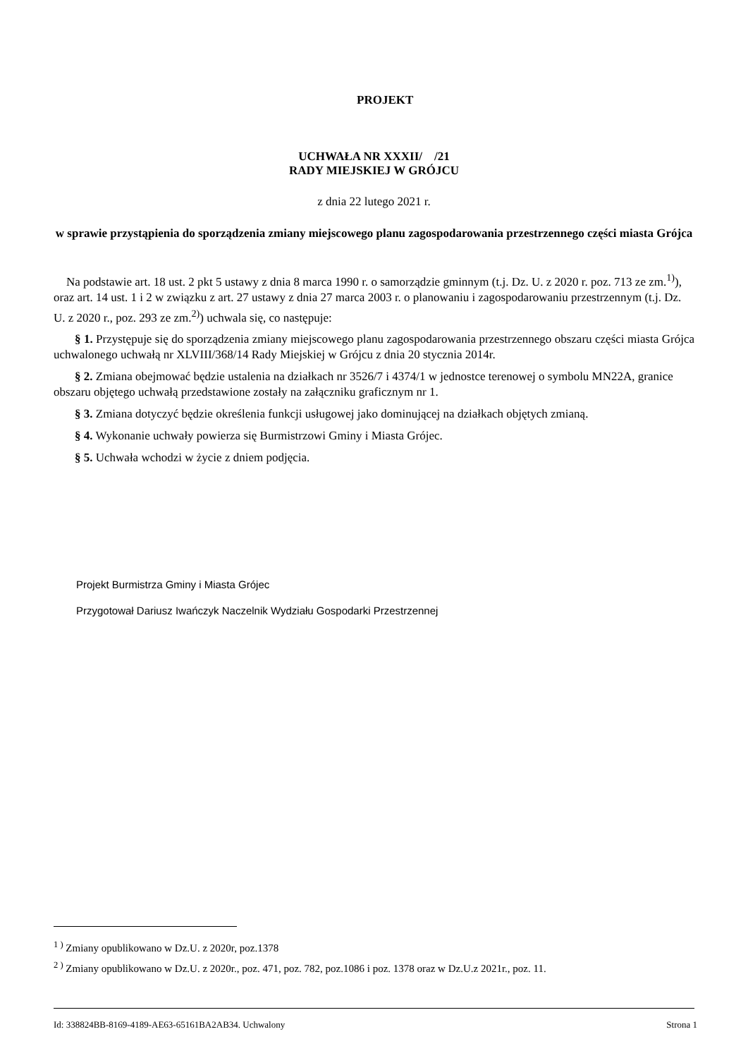PROJEKT
UCHWAŁA NR XXXII/ /21
RADY MIEJSKIEJ W GRÓJCU
z dnia 22 lutego 2021 r.
w sprawie przystąpienia do sporządzenia zmiany miejscowego planu zagospodarowania przestrzennego części miasta Grójca
Na podstawie art. 18 ust. 2 pkt 5 ustawy z dnia 8 marca 1990 r. o samorządzie gminnym (t.j. Dz. U. z 2020 r. poz. 713 ze zm.<sup>1)</sup>), oraz art. 14 ust. 1 i 2 w związku z art. 27 ustawy z dnia 27 marca 2003 r. o planowaniu i zagospodarowaniu przestrzennym (t.j. Dz. U. z 2020 r., poz. 293 ze zm.<sup>2)</sup>) uchwala się, co następuje:
§ 1. Przystępuje się do sporządzenia zmiany miejscowego planu zagospodarowania przestrzennego obszaru części miasta Grójca uchwalonego uchwałą nr XLVIII/368/14 Rady Miejskiej w Grójcu z dnia 20 stycznia 2014r.
§ 2. Zmiana obejmować będzie ustalenia na działkach nr 3526/7 i 4374/1 w jednostce terenowej o symbolu MN22A, granice obszaru objętego uchwałą przedstawione zostały na załączniku graficznym nr 1.
§ 3. Zmiana dotyczyć będzie określenia funkcji usługowej jako dominującej na działkach objętych zmianą.
§ 4. Wykonanie uchwały powierza się Burmistrzowi Gminy i Miasta Grójec.
§ 5. Uchwała wchodzi w życie z dniem podjęcia.
Projekt Burmistrza Gminy i Miasta Grójec
Przygotował Dariusz Iwańczyk Naczelnik Wydziału Gospodarki Przestrzennej
<sup>1 )</sup> Zmiany opublikowano w Dz.U. z 2020r, poz.1378
<sup>2 )</sup> Zmiany opublikowano w Dz.U. z 2020r., poz. 471, poz. 782, poz.1086 i poz. 1378 oraz w Dz.U.z 2021r., poz. 11.
Id: 338824BB-8169-4189-AE63-65161BA2AB34. Uchwalony Strona 1